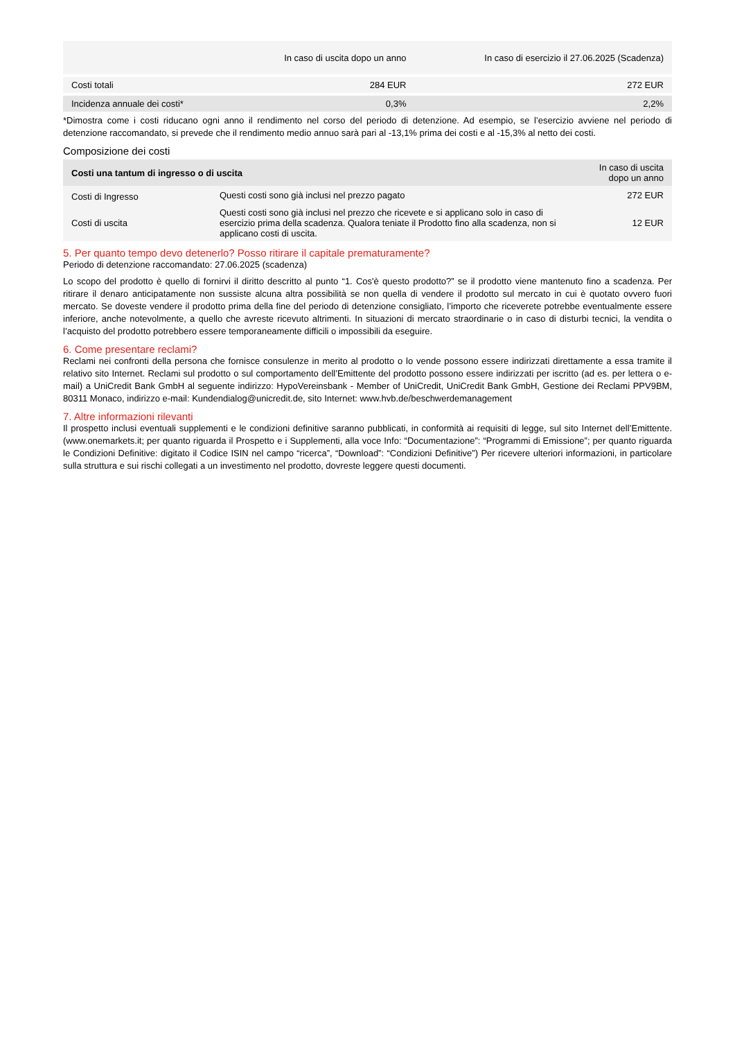| | In caso di uscita dopo un anno | In caso di esercizio il 27.06.2025 (Scadenza) |
| --- | --- | --- |
| Costi totali | 284 EUR | 272 EUR |
| Incidenza annuale dei costi* | 0,3% | 2,2% |
*Dimostra come i costi riducano ogni anno il rendimento nel corso del periodo di detenzione. Ad esempio, se l’esercizio avviene nel periodo di detenzione raccomandato, si prevede che il rendimento medio annuo sarà pari al -13,1% prima dei costi e al -15,3% al netto dei costi.
Composizione dei costi
| Costi una tantum di ingresso o di uscita | | In caso di uscita dopo un anno |
| --- | --- | --- |
| Costi di Ingresso | Questi costi sono già inclusi nel prezzo pagato | 272 EUR |
| Costi di uscita | Questi costi sono già inclusi nel prezzo che ricevete e si applicano solo in caso di esercizio prima della scadenza. Qualora teniate il Prodotto fino alla scadenza, non si applicano costi di uscita. | 12 EUR |
5. Per quanto tempo devo detenerlo? Posso ritirare il capitale prematuramente?
Periodo di detenzione raccomandato: 27.06.2025 (scadenza)
Lo scopo del prodotto è quello di fornirvi il diritto descritto al punto “1. Cos'è questo prodotto?” se il prodotto viene mantenuto fino a scadenza. Per ritirare il denaro anticipatamente non sussiste alcuna altra possibilità se non quella di vendere il prodotto sul mercato in cui è quotato ovvero fuori mercato. Se doveste vendere il prodotto prima della fine del periodo di detenzione consigliato, l’importo che riceverete potrebbe eventualmente essere inferiore, anche notevolmente, a quello che avreste ricevuto altrimenti. In situazioni di mercato straordinarie o in caso di disturbi tecnici, la vendita o l’acquisto del prodotto potrebbero essere temporaneamente difficili o impossibili da eseguire.
6. Come presentare reclami?
Reclami nei confronti della persona che fornisce consulenze in merito al prodotto o lo vende possono essere indirizzati direttamente a essa tramite il relativo sito Internet. Reclami sul prodotto o sul comportamento dell’Emittente del prodotto possono essere indirizzati per iscritto (ad es. per lettera o e-mail) a UniCredit Bank GmbH al seguente indirizzo: HypoVereinsbank - Member of UniCredit, UniCredit Bank GmbH, Gestione dei Reclami PPV9BM, 80311 Monaco, indirizzo e-mail: Kundendialog@unicredit.de, sito Internet: www.hvb.de/beschwerdemanagement
7. Altre informazioni rilevanti
Il prospetto inclusi eventuali supplementi e le condizioni definitive saranno pubblicati, in conformità ai requisiti di legge, sul sito Internet dell’Emittente. (www.onemarkets.it; per quanto riguarda il Prospetto e i Supplementi, alla voce Info: “Documentazione”: “Programmi di Emissione”; per quanto riguarda le Condizioni Definitive: digitato il Codice ISIN nel campo “ricerca”, “Download”: “Condizioni Definitive”) Per ricevere ulteriori informazioni, in particolare sulla struttura e sui rischi collegati a un investimento nel prodotto, dovreste leggere questi documenti.